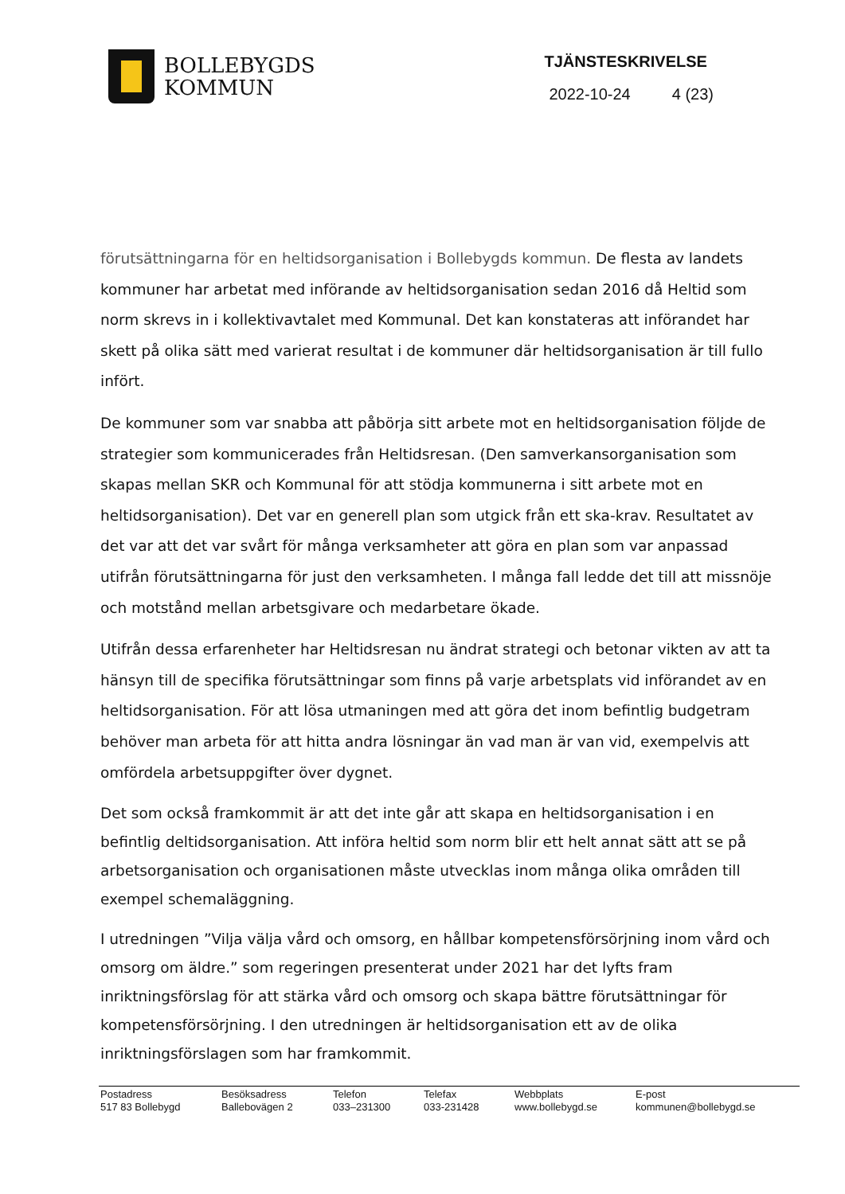BOLLEBYGDS
KOMMUN
TJÄNSTESKRIVELSE
2022-10-24 4 (23)
förutsättningarna för en heltidsorganisation i Bollebygds kommun. De flesta av landets kommuner har arbetat med införande av heltidsorganisation sedan 2016 då Heltid som norm skrevs in i kollektivavtalet med Kommunal. Det kan konstateras att införandet har skett på olika sätt med varierat resultat i de kommuner där heltidsorganisation är till fullo infört.
De kommuner som var snabba att påbörja sitt arbete mot en heltidsorganisation följde de strategier som kommunicerades från Heltidsresan. (Den samverkansorganisation som skapas mellan SKR och Kommunal för att stödja kommunerna i sitt arbete mot en heltidsorganisation). Det var en generell plan som utgick från ett ska-krav. Resultatet av det var att det var svårt för många verksamheter att göra en plan som var anpassad utifrån förutsättningarna för just den verksamheten. I många fall ledde det till att missnöje och motstånd mellan arbetsgivare och medarbetare ökade.
Utifrån dessa erfarenheter har Heltidsresan nu ändrat strategi och betonar vikten av att ta hänsyn till de specifika förutsättningar som finns på varje arbetsplats vid införandet av en heltidsorganisation. För att lösa utmaningen med att göra det inom befintlig budgetram behöver man arbeta för att hitta andra lösningar än vad man är van vid, exempelvis att omfördela arbetsuppgifter över dygnet.
Det som också framkommit är att det inte går att skapa en heltidsorganisation i en befintlig deltidsorganisation. Att införa heltid som norm blir ett helt annat sätt att se på arbetsorganisation och organisationen måste utvecklas inom många olika områden till exempel schemaläggning.
I utredningen ”Vilja välja vård och omsorg, en hållbar kompetensförsörjning inom vård och omsorg om äldre.” som regeringen presenterat under 2021 har det lyfts fram inriktningsförslag för att stärka vård och omsorg och skapa bättre förutsättningar för kompetensförsörjning. I den utredningen är heltidsorganisation ett av de olika inriktningsförslagen som har framkommit.
Postadress
517 83 Bollebygd
Besöksadress
Ballebovägen 2
Telefon
033–231300
Telefax
033-231428
Webbplats
www.bollebygd.se
E-post
kommunen@bollebygd.se